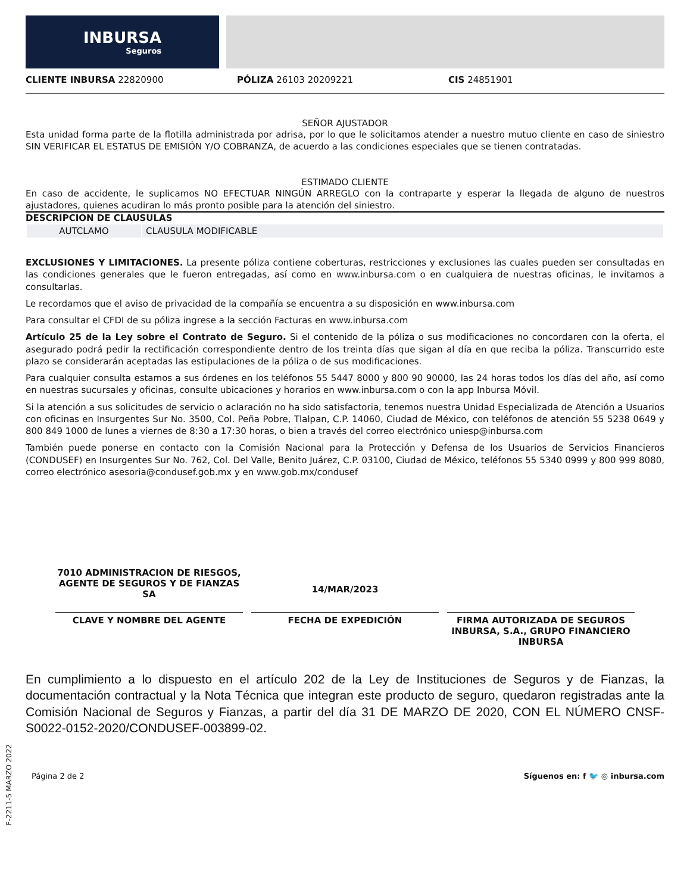INBURSA
Seguros
CLIENTE INBURSA 22820900 PÓLIZA 26103 20209221 CIS 24851901
SEÑOR AJUSTADOR
Esta unidad forma parte de la flotilla administrada por adrisa, por lo que le solicitamos atender a nuestro mutuo cliente en caso de siniestro SIN VERIFICAR EL ESTATUS DE EMISIÓN Y/O COBRANZA, de acuerdo a las condiciones especiales que se tienen contratadas.
ESTIMADO CLIENTE
En caso de accidente, le suplicamos NO EFECTUAR NINGÚN ARREGLO con la contraparte y esperar la llegada de alguno de nuestros ajustadores, quienes acudiran lo más pronto posible para la atención del siniestro.
DESCRIPCION DE CLAUSULAS
| AUTCLAMO | CLAUSULA MODIFICABLE |
EXCLUSIONES Y LIMITACIONES. La presente póliza contiene coberturas, restricciones y exclusiones las cuales pueden ser consultadas en las condiciones generales que le fueron entregadas, así como en www.inbursa.com o en cualquiera de nuestras oficinas, le invitamos a consultarlas.
Le recordamos que el aviso de privacidad de la compañía se encuentra a su disposición en www.inbursa.com
Para consultar el CFDI de su póliza ingrese a la sección Facturas en www.inbursa.com
Artículo 25 de la Ley sobre el Contrato de Seguro. Si el contenido de la póliza o sus modificaciones no concordaren con la oferta, el asegurado podrá pedir la rectificación correspondiente dentro de los treinta días que sigan al día en que reciba la póliza. Transcurrido este plazo se considerarán aceptadas las estipulaciones de la póliza o de sus modificaciones.
Para cualquier consulta estamos a sus órdenes en los teléfonos 55 5447 8000 y 800 90 90000, las 24 horas todos los días del año, así como en nuestras sucursales y oficinas, consulte ubicaciones y horarios en www.inbursa.com o con la app Inbursa Móvil.
Si la atención a sus solicitudes de servicio o aclaración no ha sido satisfactoria, tenemos nuestra Unidad Especializada de Atención a Usuarios con oficinas en Insurgentes Sur No. 3500, Col. Peña Pobre, Tlalpan, C.P. 14060, Ciudad de México, con teléfonos de atención 55 5238 0649 y 800 849 1000 de lunes a viernes de 8:30 a 17:30 horas, o bien a través del correo electrónico uniesp@inbursa.com
También puede ponerse en contacto con la Comisión Nacional para la Protección y Defensa de los Usuarios de Servicios Financieros (CONDUSEF) en Insurgentes Sur No. 762, Col. Del Valle, Benito Juárez, C.P. 03100, Ciudad de México, teléfonos 55 5340 0999 y 800 999 8080, correo electrónico asesoria@condusef.gob.mx y en www.gob.mx/condusef
7010 ADMINISTRACION DE RIESGOS, AGENTE DE SEGUROS Y DE FIANZAS SA
CLAVE Y NOMBRE DEL AGENTE
14/MAR/2023
FECHA DE EXPEDICIÓN
FIRMA AUTORIZADA DE SEGUROS INBURSA, S.A., GRUPO FINANCIERO INBURSA
En cumplimiento a lo dispuesto en el artículo 202 de la Ley de Instituciones de Seguros y de Fianzas, la documentación contractual y la Nota Técnica que integran este producto de seguro, quedaron registradas ante la Comisión Nacional de Seguros y Fianzas, a partir del día 31 DE MARZO DE 2020, CON EL NÚMERO CNSF-S0022-0152-2020/CONDUSEF-003899-02.
Página 2 de 2 Síguenos en: f 🐦 ◎ inbursa.com
F-2211-5 MARZO 2022